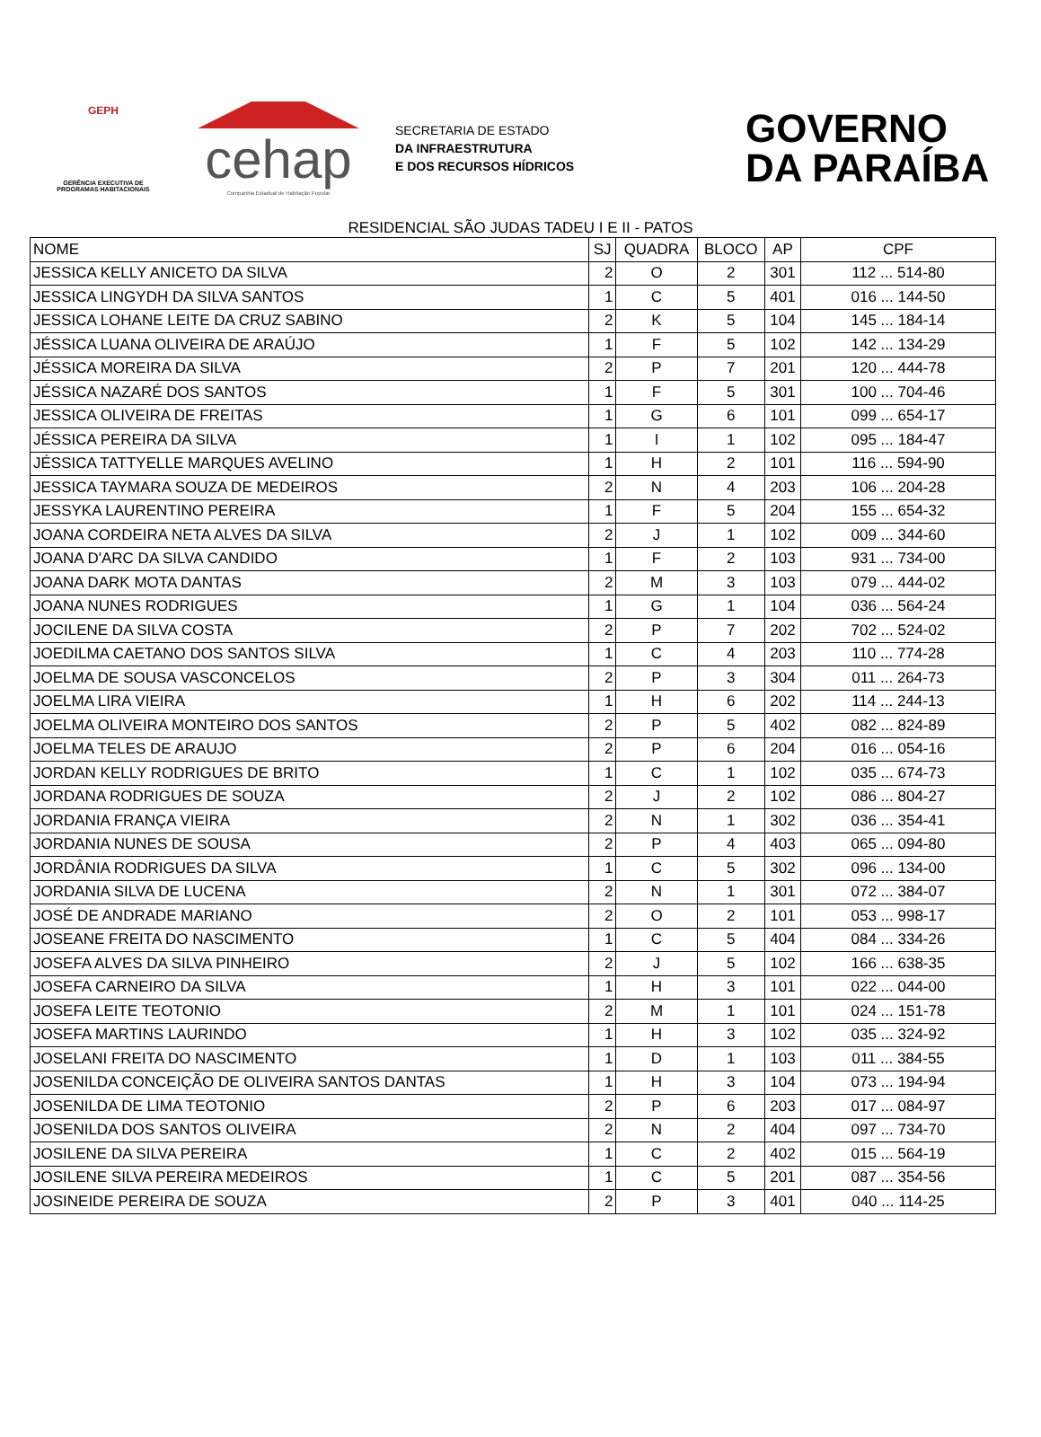GEPH
GERÊNCIA EXECUTIVA DE PROGRAMAS HABITACIONAIS
cehap
Companhia Estadual de Habitação Popular
SECRETARIA DE ESTADO
DA INFRAESTRUTURA
E DOS RECURSOS HÍDRICOS
GOVERNO
DA PARAÍBA
RESIDENCIAL SÃO JUDAS TADEU I E II - PATOS
| NOME | SJ | QUADRA | BLOCO | AP | CPF |
| --- | --- | --- | --- | --- | --- |
| JESSICA KELLY ANICETO DA SILVA | 2 | O | 2 | 301 | 112 ... 514-80 |
| JESSICA LINGYDH DA SILVA SANTOS | 1 | C | 5 | 401 | 016 ... 144-50 |
| JESSICA LOHANE LEITE DA CRUZ SABINO | 2 | K | 5 | 104 | 145 ... 184-14 |
| JÉSSICA LUANA OLIVEIRA DE ARAÚJO | 1 | F | 5 | 102 | 142 ... 134-29 |
| JÉSSICA MOREIRA DA SILVA | 2 | P | 7 | 201 | 120 ... 444-78 |
| JÉSSICA NAZARÉ DOS SANTOS | 1 | F | 5 | 301 | 100 ... 704-46 |
| JESSICA OLIVEIRA DE FREITAS | 1 | G | 6 | 101 | 099 ... 654-17 |
| JÉSSICA PEREIRA DA SILVA | 1 | I | 1 | 102 | 095 ... 184-47 |
| JÉSSICA TATTYELLE MARQUES AVELINO | 1 | H | 2 | 101 | 116 ... 594-90 |
| JESSICA TAYMARA SOUZA DE MEDEIROS | 2 | N | 4 | 203 | 106 ... 204-28 |
| JESSYKA LAURENTINO PEREIRA | 1 | F | 5 | 204 | 155 ... 654-32 |
| JOANA CORDEIRA NETA ALVES DA SILVA | 2 | J | 1 | 102 | 009 ... 344-60 |
| JOANA D'ARC DA SILVA CANDIDO | 1 | F | 2 | 103 | 931 ... 734-00 |
| JOANA DARK MOTA DANTAS | 2 | M | 3 | 103 | 079 ... 444-02 |
| JOANA NUNES RODRIGUES | 1 | G | 1 | 104 | 036 ... 564-24 |
| JOCILENE DA SILVA COSTA | 2 | P | 7 | 202 | 702 ... 524-02 |
| JOEDILMA CAETANO DOS SANTOS SILVA | 1 | C | 4 | 203 | 110 ... 774-28 |
| JOELMA DE SOUSA VASCONCELOS | 2 | P | 3 | 304 | 011 ... 264-73 |
| JOELMA LIRA VIEIRA | 1 | H | 6 | 202 | 114 ... 244-13 |
| JOELMA OLIVEIRA MONTEIRO DOS SANTOS | 2 | P | 5 | 402 | 082 ... 824-89 |
| JOELMA TELES DE ARAUJO | 2 | P | 6 | 204 | 016 ... 054-16 |
| JORDAN KELLY RODRIGUES DE BRITO | 1 | C | 1 | 102 | 035 ... 674-73 |
| JORDANA RODRIGUES DE SOUZA | 2 | J | 2 | 102 | 086 ... 804-27 |
| JORDANIA FRANÇA VIEIRA | 2 | N | 1 | 302 | 036 ... 354-41 |
| JORDANIA NUNES DE SOUSA | 2 | P | 4 | 403 | 065 ... 094-80 |
| JORDÂNIA RODRIGUES DA SILVA | 1 | C | 5 | 302 | 096 ... 134-00 |
| JORDANIA SILVA DE LUCENA | 2 | N | 1 | 301 | 072 ... 384-07 |
| JOSÉ DE ANDRADE MARIANO | 2 | O | 2 | 101 | 053 ... 998-17 |
| JOSEANE FREITA DO NASCIMENTO | 1 | C | 5 | 404 | 084 ... 334-26 |
| JOSEFA ALVES DA SILVA PINHEIRO | 2 | J | 5 | 102 | 166 ... 638-35 |
| JOSEFA CARNEIRO DA SILVA | 1 | H | 3 | 101 | 022 ... 044-00 |
| JOSEFA LEITE TEOTONIO | 2 | M | 1 | 101 | 024 ... 151-78 |
| JOSEFA MARTINS LAURINDO | 1 | H | 3 | 102 | 035 ... 324-92 |
| JOSELANI FREITA DO NASCIMENTO | 1 | D | 1 | 103 | 011 ... 384-55 |
| JOSENILDA CONCEIÇÃO DE OLIVEIRA SANTOS DANTAS | 1 | H | 3 | 104 | 073 ... 194-94 |
| JOSENILDA DE LIMA TEOTONIO | 2 | P | 6 | 203 | 017 ... 084-97 |
| JOSENILDA DOS SANTOS OLIVEIRA | 2 | N | 2 | 404 | 097 ... 734-70 |
| JOSILENE DA SILVA PEREIRA | 1 | C | 2 | 402 | 015 ... 564-19 |
| JOSILENE SILVA PEREIRA MEDEIROS | 1 | C | 5 | 201 | 087 ... 354-56 |
| JOSINEIDE PEREIRA DE SOUZA | 2 | P | 3 | 401 | 040 ... 114-25 |